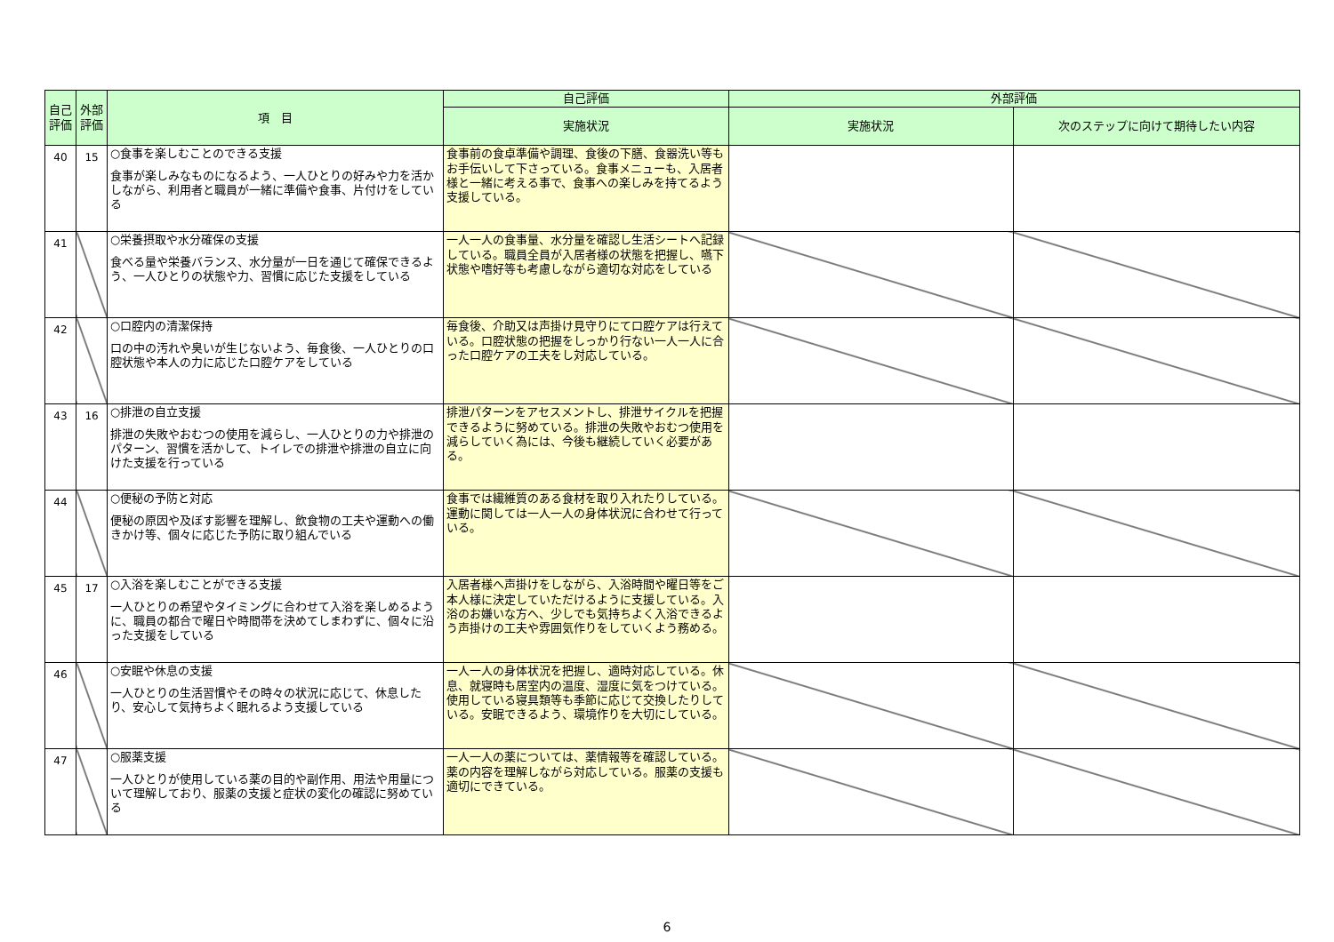| 自己評価 | 外部評価 | 項 目 | 自己評価 | 外部評価 | |
| --- | --- | --- | --- | --- | --- |
| | | | 実施状況 | 実施状況 | 次のステップに向けて期待したい内容 |
| 40 | 15 | ○食事を楽しむことのできる支援 食事が楽しみなものになるよう、一人ひとりの好みや力を活かしながら、利用者と職員が一緒に準備や食事、片付けをしている | 食事前の食卓準備や調理、食後の下膳、食器洗い等もお手伝いして下さっている。食事メニューも、入居者様と一緒に考える事で、食事への楽しみを持てるよう支援している。 | | |
| 41 | | ○栄養摂取や水分確保の支援 食べる量や栄養バランス、水分量が一日を通じて確保できるよう、一人ひとりの状態や力、習慣に応じた支援をしている | 一人一人の食事量、水分量を確認し生活シートへ記録している。職員全員が入居者様の状態を把握し、嚥下状態や嗜好等も考慮しながら適切な対応をしている | | |
| 42 | | ○口腔内の清潔保持 口の中の汚れや臭いが生じないよう、毎食後、一人ひとりの口腔状態や本人の力に応じた口腔ケアをしている | 毎食後、介助又は声掛け見守りにて口腔ケアは行えている。口腔状態の把握をしっかり行ない一人一人に合った口腔ケアの工夫をし対応している。 | | |
| 43 | 16 | ○排泄の自立支援 排泄の失敗やおむつの使用を減らし、一人ひとりの力や排泄のパターン、習慣を活かして、トイレでの排泄や排泄の自立に向けた支援を行っている | 排泄パターンをアセスメントし、排泄サイクルを把握できるように努めている。排泄の失敗やおむつ使用を減らしていく為には、今後も継続していく必要がある。 | | |
| 44 | | ○便秘の予防と対応 便秘の原因や及ぼす影響を理解し、飲食物の工夫や運動への働きかけ等、個々に応じた予防に取り組んでいる | 食事では繊維質のある食材を取り入れたりしている。運動に関しては一人一人の身体状況に合わせて行っている。 | | |
| 45 | 17 | ○入浴を楽しむことができる支援 一人ひとりの希望やタイミングに合わせて入浴を楽しめるように、職員の都合で曜日や時間帯を決めてしまわずに、個々に沿った支援をしている | 入居者様へ声掛けをしながら、入浴時間や曜日等をご本人様に決定していただけるように支援している。入浴のお嫌いな方へ、少しでも気持ちよく入浴できるよう声掛けの工夫や雰囲気作りをしていくよう務める。 | | |
| 46 | | ○安眠や休息の支援 一人ひとりの生活習慣やその時々の状況に応じて、休息したり、安心して気持ちよく眠れるよう支援している | 一人一人の身体状況を把握し、適時対応している。休息、就寝時も居室内の温度、湿度に気をつけている。使用している寝具類等も季節に応じて交換したりしている。安眠できるよう、環境作りを大切にしている。 | | |
| 47 | | ○服薬支援 一人ひとりが使用している薬の目的や副作用、用法や用量について理解しており、服薬の支援と症状の変化の確認に努めている | 一人一人の薬については、薬情報等を確認している。薬の内容を理解しながら対応している。服薬の支援も適切にできている。 | | |
6